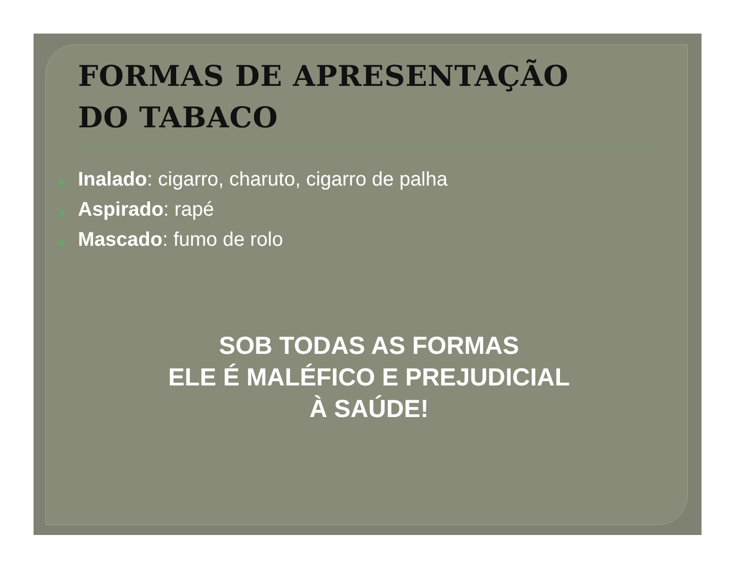FORMAS DE APRESENTAÇÃO
DO TABACO
◉ Inalado: cigarro, charuto, cigarro de palha
◉ Aspirado: rapé
◉ Mascado: fumo de rolo
SOB TODAS AS FORMAS
ELE É MALÉFICO E PREJUDICIAL
À SAÚDE!